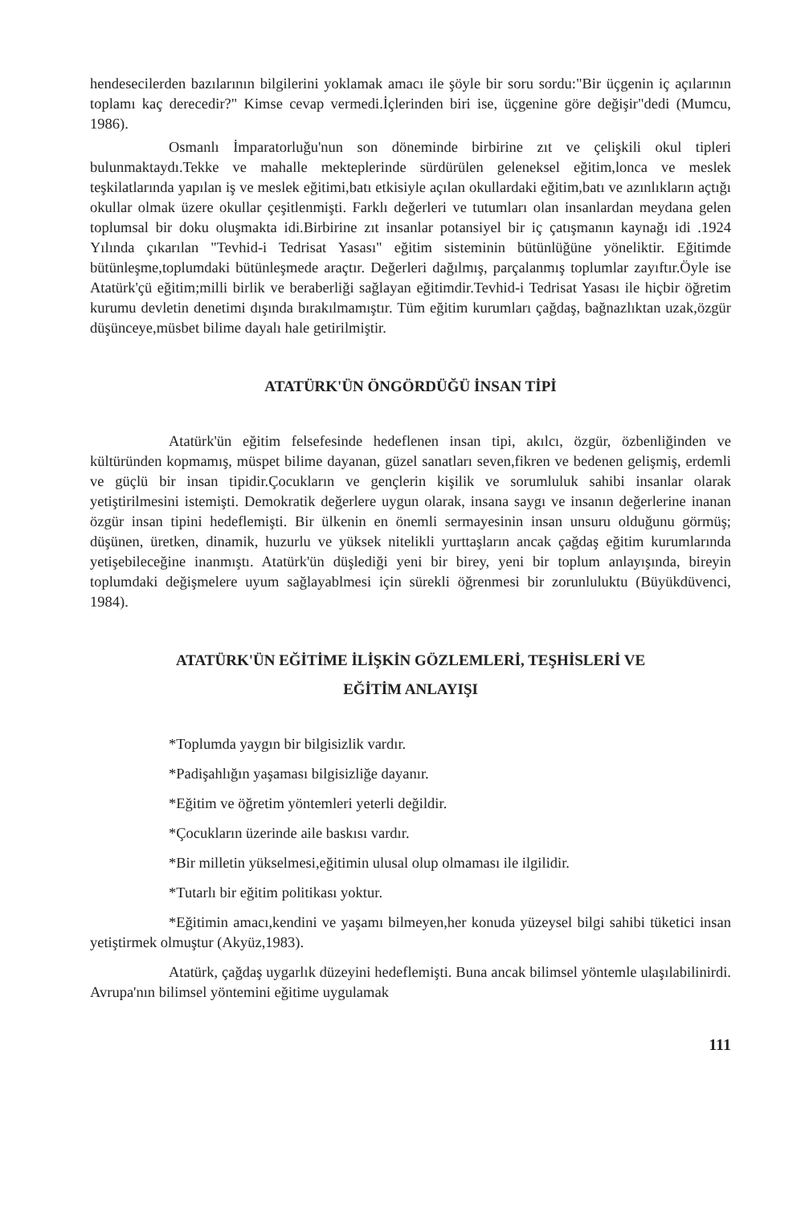hendesecilerden bazılarının bilgilerini yoklamak amacı ile şöyle bir soru sordu:"Bir üçgenin iç açılarının toplamı kaç derecedir?" Kimse cevap vermedi.İçlerinden biri ise, üçgenine göre değişir"dedi (Mumcu, 1986).
Osmanlı İmparatorluğu'nun son döneminde birbirine zıt ve çelişkili okul tipleri bulunmaktaydı.Tekke ve mahalle mekteplerinde sürdürülen geleneksel eğitim,lonca ve meslek teşkilatlarında yapılan iş ve meslek eğitimi,batı etkisiyle açılan okullardaki eğitim,batı ve azınlıkların açtığı okullar olmak üzere okullar çeşitlenmişti. Farklı değerleri ve tutumları olan insanlardan meydana gelen toplumsal bir doku oluşmakta idi.Birbirine zıt insanlar potansiyel bir iç çatışmanın kaynağı idi .1924 Yılında çıkarılan "Tevhid-i Tedrisat Yasası" eğitim sisteminin bütünlüğüne yöneliktir. Eğitimde bütünleşme,toplumdaki bütünleşmede araçtır. Değerleri dağılmış, parçalanmış toplumlar zayıftır.Öyle ise Atatürk'çü eğitim;milli birlik ve beraberliği sağlayan eğitimdir.Tevhid-i Tedrisat Yasası ile hiçbir öğretim kurumu devletin denetimi dışında bırakılmamıştır. Tüm eğitim kurumları çağdaş, bağnazlıktan uzak,özgür düşünceye,müsbet bilime dayalı hale getirilmiştir.
ATATÜRK'ÜN ÖNGÖRDÜĞÜ İNSAN TİPİ
Atatürk'ün eğitim felsefesinde hedeflenen insan tipi, akılcı, özgür, özbenliğinden ve kültüründen kopmamış, müspet bilime dayanan, güzel sanatları seven,fikren ve bedenen gelişmiş, erdemli ve güçlü bir insan tipidir.Çocukların ve gençlerin kişilik ve sorumluluk sahibi insanlar olarak yetiştirilmesini istemişti. Demokratik değerlere uygun olarak, insana saygı ve insanın değerlerine inanan özgür insan tipini hedeflemişti. Bir ülkenin en önemli sermayesinin insan unsuru olduğunu görmüş; düşünen, üretken, dinamik, huzurlu ve yüksek nitelikli yurttaşların ancak çağdaş eğitim kurumlarında yetişebileceğine inanmıştı. Atatürk'ün düşlediği yeni bir birey, yeni bir toplum anlayışında, bireyin toplumdaki değişmelere uyum sağlayablmesi için sürekli öğrenmesi bir zorunluluktu (Büyükdüvenci, 1984).
ATATÜRK'ÜN EĞİTİME İLİŞKİN GÖZLEMLERİ, TEŞHİSLERİ VE
EĞİTİM ANLAYIŞI
*Toplumda yaygın bir bilgisizlik vardır.
*Padişahlığın yaşaması bilgisizliğe dayanır.
*Eğitim ve öğretim yöntemleri yeterli değildir.
*Çocukların üzerinde aile baskısı vardır.
*Bir milletin yükselmesi,eğitimin ulusal olup olmaması ile ilgilidir.
*Tutarlı bir eğitim politikası yoktur.
*Eğitimin amacı,kendini ve yaşamı bilmeyen,her konuda yüzeysel bilgi sahibi tüketici insan yetiştirmek olmuştur (Akyüz,1983).
Atatürk, çağdaş uygarlık düzeyini hedeflemişti. Buna ancak bilimsel yöntemle ulaşılabilinirdi. Avrupa'nın bilimsel yöntemini eğitime uygulamak
111